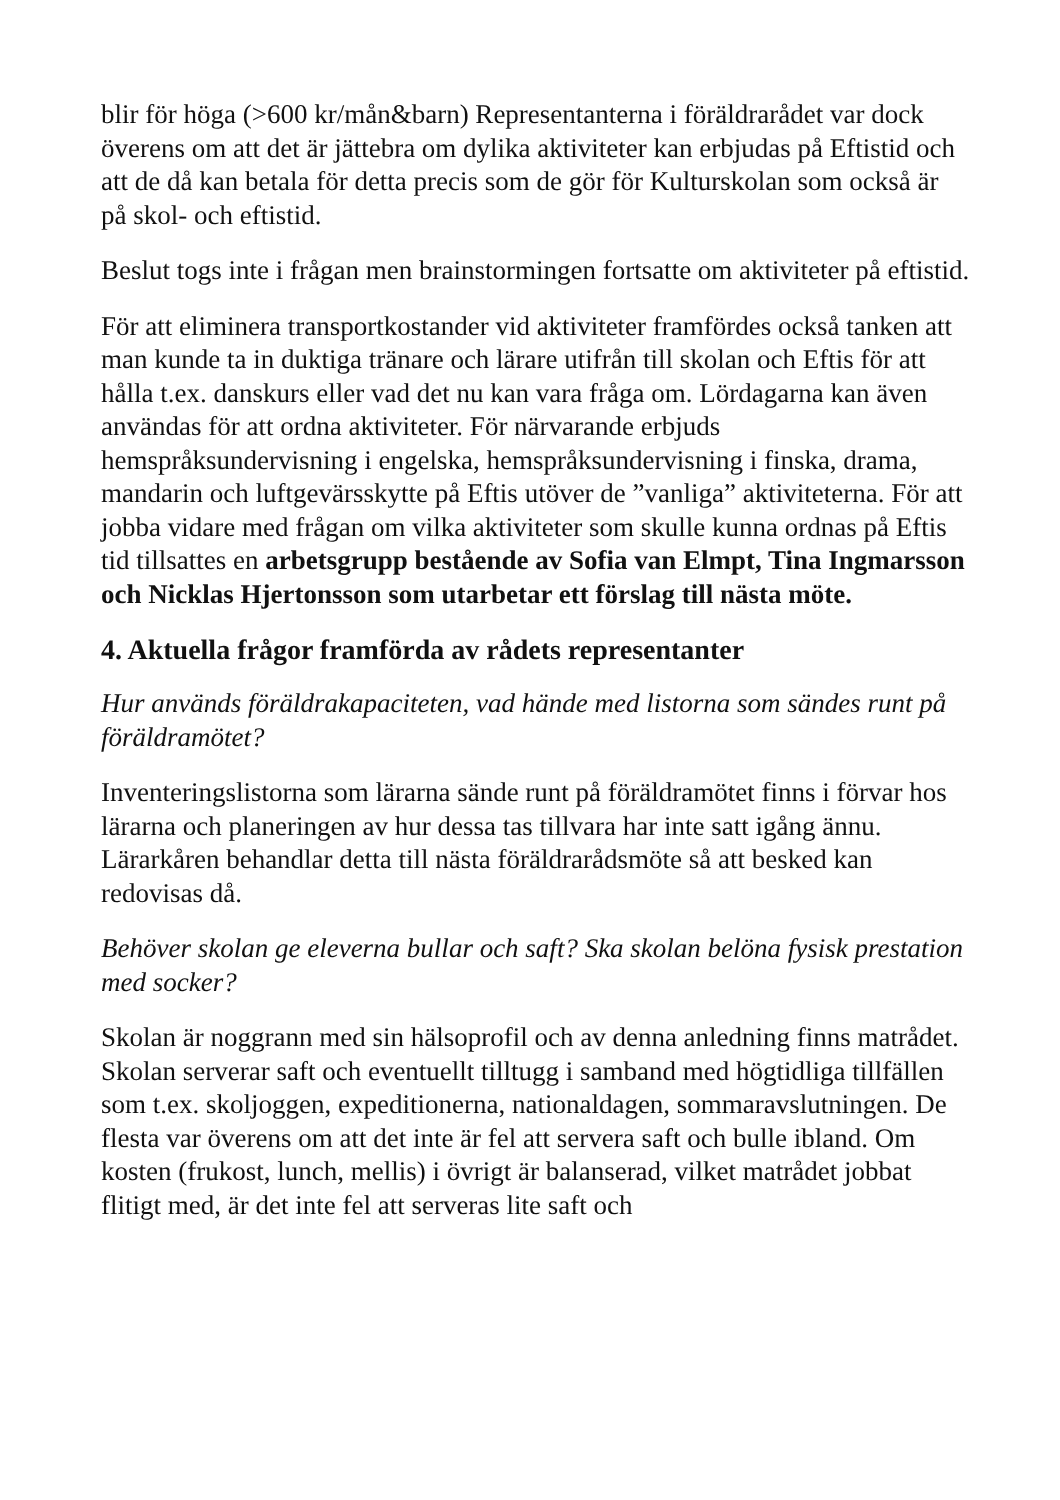blir för höga (>600 kr/mån&barn) Representanterna i föräldrarådet var dock överens om att det är jättebra om dylika aktiviteter kan erbjudas på Eftistid och att de då kan betala för detta precis som de gör för Kulturskolan som också är på skol- och eftistid.
Beslut togs inte i frågan men brainstormingen fortsatte om aktiviteter på eftistid.
För att eliminera transportkostander vid aktiviteter framfördes också tanken att man kunde ta in duktiga tränare och lärare utifrån till skolan och Eftis för att hålla t.ex. danskurs eller vad det nu kan vara fråga om. Lördagarna kan även användas för att ordna aktiviteter. För närvarande erbjuds hemspråksundervisning i engelska, hemspråksundervisning i finska, drama, mandarin och luftgevärsskytte på Eftis utöver de ”vanliga” aktiviteterna. För att jobba vidare med frågan om vilka aktiviteter som skulle kunna ordnas på Eftis tid tillsattes en arbetsgrupp bestående av Sofia van Elmpt, Tina Ingmarsson och Nicklas Hjertonsson som utarbetar ett förslag till nästa möte.
4. Aktuella frågor framförda av rådets representanter
Hur används föräldrakapaciteten, vad hände med listorna som sändes runt på föräldramötet?
Inventeringslistorna som lärarna sände runt på föräldramötet finns i förvar hos lärarna och planeringen av hur dessa tas tillvara har inte satt igång ännu. Lärarkåren behandlar detta till nästa föräldrarådsmöte så att besked kan redovisas då.
Behöver skolan ge eleverna bullar och saft? Ska skolan belöna fysisk prestation med socker?
Skolan är noggrann med sin hälsoprofil och av denna anledning finns matrådet. Skolan serverar saft och eventuellt tilltugg i samband med högtidliga tillfällen som t.ex. skoljoggen, expeditionerna, nationaldagen, sommaravslutningen. De flesta var överens om att det inte är fel att servera saft och bulle ibland. Om kosten (frukost, lunch, mellis) i övrigt är balanserad, vilket matrådet jobbat flitigt med, är det inte fel att serveras lite saft och